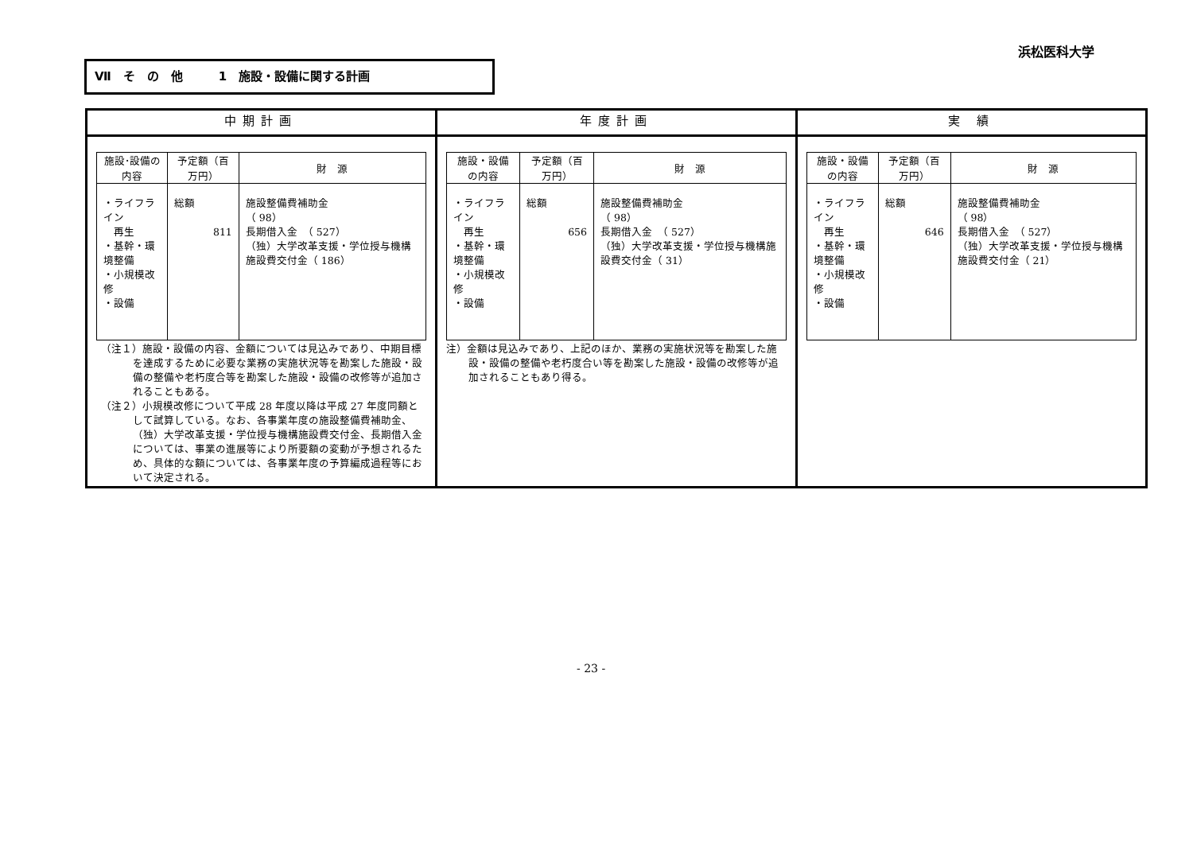浜松医科大学
Ⅶ　そ　の　他　　　1　施設・設備に関する計画
| 中期計画 | 年度計画 | 実 績 |
| --- | --- | --- |
| / 施設･設備の内容 / 予定額（百万円） / 財 源 / / --- / --- / --- / / ・ライフライン 再生 ・基幹・環境整備 ・小規模改修 ・設備 / 総額 811 / 施設整備費補助金 （ 98） 長期借入金 （ 527） （独）大学改革支援・学位授与機構施設費交付金（ 186） / （注１）施設・設備の内容、金額については見込みであり、中期目標を達成するために必要な業務の実施状況等を勘案した施設・設備の整備や老朽度合等を勘案した施設・設備の改修等が追加されることもある。 （注２）小規模改修について平成 28 年度以降は平成 27 年度同額として試算している。なお、各事業年度の施設整備費補助金、（独）大学改革支援・学位授与機構施設費交付金、長期借入金については、事業の進展等により所要額の変動が予想されるため、具体的な額については、各事業年度の予算編成過程等において決定される。 | / 施設・設備の内容 / 予定額（百万円） / 財 源 / / --- / --- / --- / / ・ライフライン 再生 ・基幹・環境整備 ・小規模改修 ・設備 / 総額 656 / 施設整備費補助金 （ 98） 長期借入金 （ 527） （独）大学改革支援・学位授与機構施設費交付金（ 31） / 注）金額は見込みであり、上記のほか、業務の実施状況等を勘案した施設・設備の整備や老朽度合い等を勘案した施設・設備の改修等が追加されることもあり得る。 | / 施設・設備の内容 / 予定額（百万円） / 財 源 / / --- / --- / --- / / ・ライフライン 再生 ・基幹・環境整備 ・小規模改修 ・設備 / 総額 646 / 施設整備費補助金 （ 98） 長期借入金 （ 527） （独）大学改革支援・学位授与機構施設費交付金（ 21） / |
- 23 -